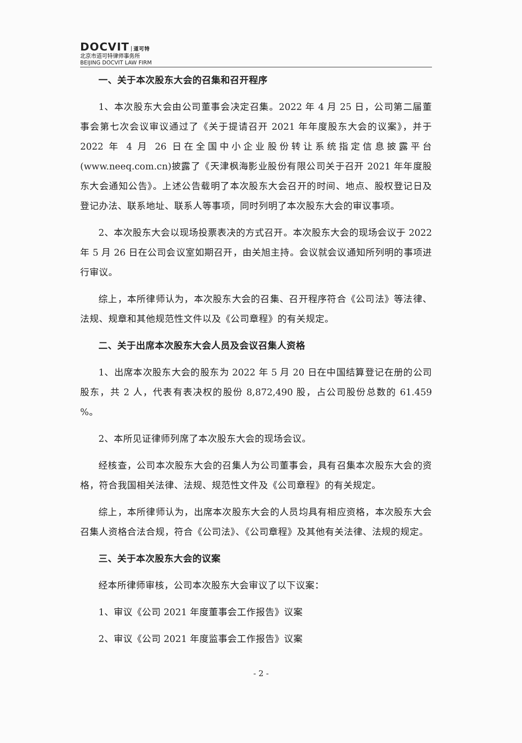DOCVIT 道可特
北京市道可特律师事务所
BEIJING DOCVIT LAW FIRM
一、关于本次股东大会的召集和召开程序
1、本次股东大会由公司董事会决定召集。2022 年 4 月 25 日，公司第二届董事会第七次会议审议通过了《关于提请召开 2021 年年度股东大会的议案》，并于 2022 年 4 月 26 日在全国中小企业股份转让系统指定信息披露平台(www.neeq.com.cn)披露了《天津枫海影业股份有限公司关于召开 2021 年年度股东大会通知公告》。上述公告载明了本次股东大会召开的时间、地点、股权登记日及登记办法、联系地址、联系人等事项，同时列明了本次股东大会的审议事项。
2、本次股东大会以现场投票表决的方式召开。本次股东大会的现场会议于 2022 年 5 月 26 日在公司会议室如期召开，由关旭主持。会议就会议通知所列明的事项进行审议。
综上，本所律师认为，本次股东大会的召集、召开程序符合《公司法》等法律、法规、规章和其他规范性文件以及《公司章程》的有关规定。
二、关于出席本次股东大会人员及会议召集人资格
1、出席本次股东大会的股东为 2022 年 5 月 20 日在中国结算登记在册的公司股东，共 2 人，代表有表决权的股份 8,872,490 股，占公司股份总数的 61.459 %。
2、本所见证律师列席了本次股东大会的现场会议。
经核查，公司本次股东大会的召集人为公司董事会，具有召集本次股东大会的资格，符合我国相关法律、法规、规范性文件及《公司章程》的有关规定。
综上，本所律师认为，出席本次股东大会的人员均具有相应资格，本次股东大会召集人资格合法合规，符合《公司法》、《公司章程》及其他有关法律、法规的规定。
三、关于本次股东大会的议案
经本所律师审核，公司本次股东大会审议了以下议案：
1、审议《公司 2021 年度董事会工作报告》议案
2、审议《公司 2021 年度监事会工作报告》议案
- 2 -